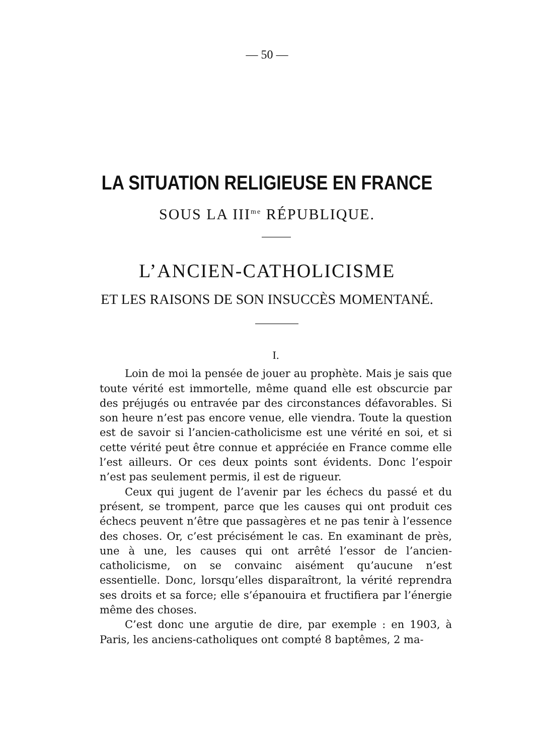— 50 —
LA SITUATION RELIGIEUSE EN FRANCE
SOUS LA III<sup>me</sup> RÉPUBLIQUE.
L’ANCIEN-CATHOLICISME
ET LES RAISONS DE SON INSUCCÈS MOMENTANÉ.
I.
Loin de moi la pensée de jouer au prophète. Mais je sais que toute vérité est immortelle, même quand elle est obscurcie par des préjugés ou entravée par des circonstances défavorables. Si son heure n’est pas encore venue, elle viendra. Toute la question est de savoir si l’ancien-catholicisme est une vérité en soi, et si cette vérité peut être connue et appréciée en France comme elle l’est ailleurs. Or ces deux points sont évidents. Donc l’espoir n’est pas seulement permis, il est de rigueur.
Ceux qui jugent de l’avenir par les échecs du passé et du présent, se trompent, parce que les causes qui ont produit ces échecs peuvent n’être que passagères et ne pas tenir à l’essence des choses. Or, c’est précisément le cas. En examinant de près, une à une, les causes qui ont arrêté l’essor de l’ancien-catholicisme, on se convainc aisément qu’aucune n’est essentielle. Donc, lorsqu’elles disparaîtront, la vérité reprendra ses droits et sa force; elle s’épanouira et fructifiera par l’énergie même des choses.
C’est donc une argutie de dire, par exemple : en 1903, à Paris, les anciens-catholiques ont compté 8 baptêmes, 2 ma-